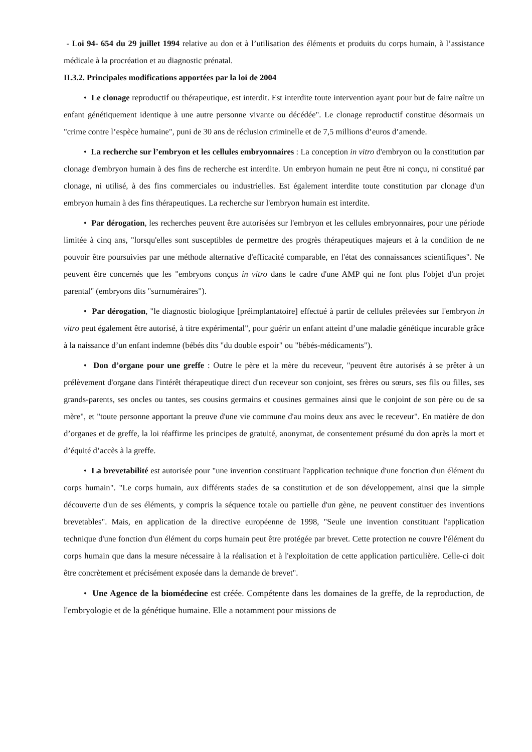- Loi 94- 654 du 29 juillet 1994 relative au don et à l’utilisation des éléments et produits du corps humain, à l’assistance médicale à la procréation et au diagnostic prénatal.
II.3.2. Principales modifications apportées par la loi de 2004
• Le clonage reproductif ou thérapeutique, est interdit. Est interdite toute intervention ayant pour but de faire naître un enfant génétiquement identique à une autre personne vivante ou décédée". Le clonage reproductif constitue désormais un "crime contre l’espèce humaine", puni de 30 ans de réclusion criminelle et de 7,5 millions d’euros d’amende.
• La recherche sur l’embryon et les cellules embryonnaires : La conception in vitro d'embryon ou la constitution par clonage d'embryon humain à des fins de recherche est interdite. Un embryon humain ne peut être ni conçu, ni constitué par clonage, ni utilisé, à des fins commerciales ou industrielles. Est également interdite toute constitution par clonage d'un embryon humain à des fins thérapeutiques. La recherche sur l'embryon humain est interdite.
• Par dérogation, les recherches peuvent être autorisées sur l'embryon et les cellules embryonnaires, pour une période limitée à cinq ans, "lorsqu'elles sont susceptibles de permettre des progrès thérapeutiques majeurs et à la condition de ne pouvoir être poursuivies par une méthode alternative d'efficacité comparable, en l'état des connaissances scientifiques". Ne peuvent être concernés que les "embryons conçus in vitro dans le cadre d'une AMP qui ne font plus l'objet d'un projet parental" (embryons dits "surnuméraires").
• Par dérogation, "le diagnostic biologique [préimplantatoire] effectué à partir de cellules prélevées sur l'embryon in vitro peut également être autorisé, à titre expérimental", pour guérir un enfant atteint d’une maladie génétique incurable grâce à la naissance d’un enfant indemne (bébés dits "du double espoir" ou "bébés-médicaments").
• Don d’organe pour une greffe : Outre le père et la mère du receveur, "peuvent être autorisés à se prêter à un prélèvement d'organe dans l'intérêt thérapeutique direct d'un receveur son conjoint, ses frères ou sœurs, ses fils ou filles, ses grands-parents, ses oncles ou tantes, ses cousins germains et cousines germaines ainsi que le conjoint de son père ou de sa mère", et "toute personne apportant la preuve d'une vie commune d'au moins deux ans avec le receveur". En matière de don d’organes et de greffe, la loi réaffirme les principes de gratuité, anonymat, de consentement présumé du don après la mort et d’équité d’accès à la greffe.
• La brevetabilité est autorisée pour "une invention constituant l'application technique d'une fonction d'un élément du corps humain". "Le corps humain, aux différents stades de sa constitution et de son développement, ainsi que la simple découverte d'un de ses éléments, y compris la séquence totale ou partielle d'un gène, ne peuvent constituer des inventions brevetables". Mais, en application de la directive européenne de 1998, "Seule une invention constituant l'application technique d'une fonction d'un élément du corps humain peut être protégée par brevet. Cette protection ne couvre l'élément du corps humain que dans la mesure nécessaire à la réalisation et à l'exploitation de cette application particulière. Celle-ci doit être concrètement et précisément exposée dans la demande de brevet".
• Une Agence de la biomédecine est créée. Compétente dans les domaines de la greffe, de la reproduction, de l'embryologie et de la génétique humaine. Elle a notamment pour missions de